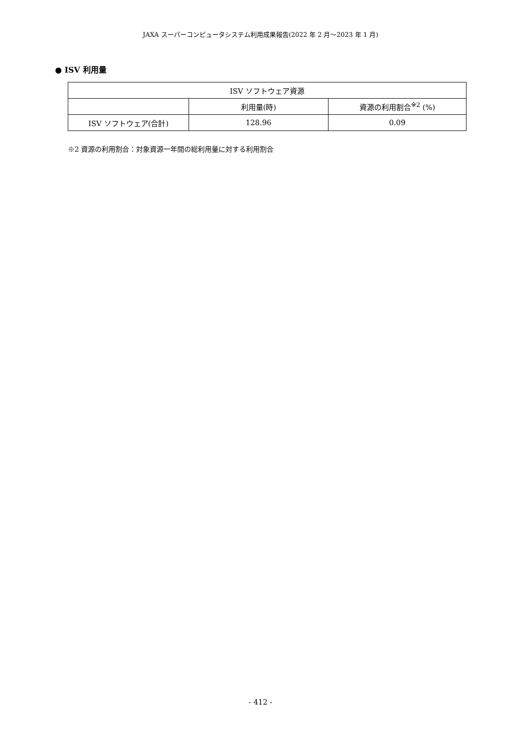JAXA スーパーコンピュータシステム利用成果報告(2022 年 2 月～2023 年 1 月)
● ISV 利用量
| ISV ソフトウェア資源 | | |
| --- | --- | --- |
| | 利用量(時) | 資源の利用割合<sup>※2</sup> (%) |
| ISV ソフトウェア(合計) | 128.96 | 0.09 |
※2 資源の利用割合：対象資源一年間の総利用量に対する利用割合
- 412 -